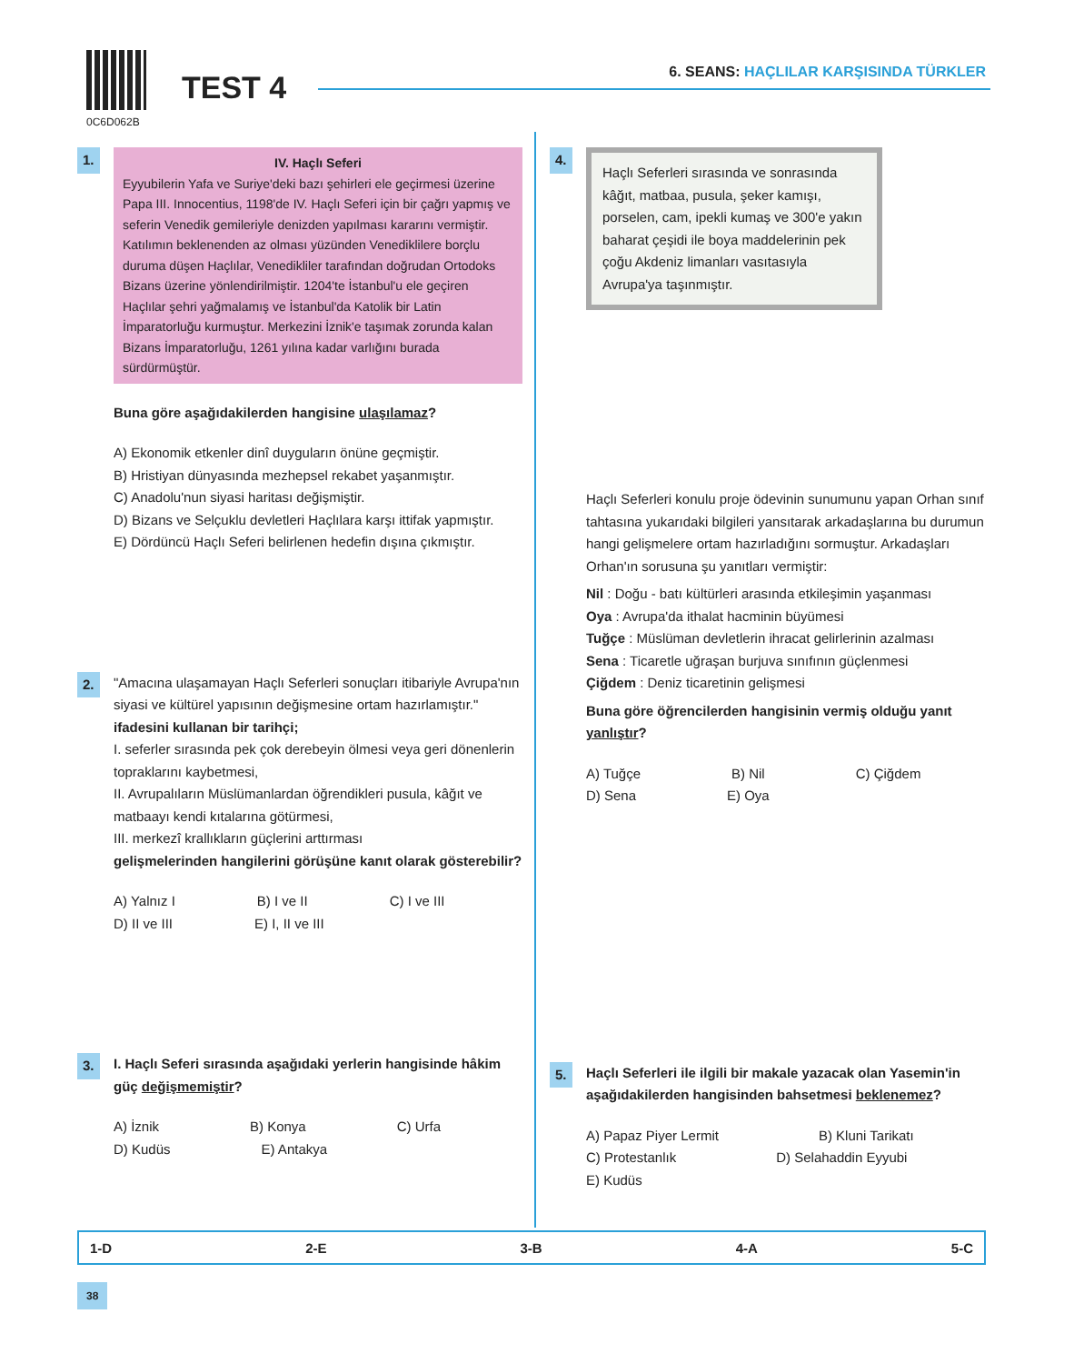0C6D062B
TEST 4
6. SEANS: HAÇLILAR KARŞISINDA TÜRKLER
1.
IV. Haçlı Seferi
Eyyubilerin Yafa ve Suriye'deki bazı şehirleri ele geçirmesi üzerine Papa III. Innocentius, 1198'de IV. Haçlı Seferi için bir çağrı yapmış ve seferin Venedik gemileriyle denizden yapılması kararını vermiştir. Katılımın beklenenden az olması yüzünden Venediklilere borçlu duruma düşen Haçlılar, Venedikliler tarafından doğrudan Ortodoks Bizans üzerine yönlendirilmiştir. 1204'te İstanbul'u ele geçiren Haçlılar şehri yağmalamış ve İstanbul'da Katolik bir Latin İmparatorluğu kurmuştur. Merkezini İznik'e taşımak zorunda kalan Bizans İmparatorluğu, 1261 yılına kadar varlığını burada sürdürmüştür.
Buna göre aşağıdakilerden hangisine ulaşılamaz?
A) Ekonomik etkenler dinî duyguların önüne geçmiştir.
B) Hristiyan dünyasında mezhepsel rekabet yaşanmıştır.
C) Anadolu'nun siyasi haritası değişmiştir.
D) Bizans ve Selçuklu devletleri Haçlılara karşı ittifak yapmıştır.
E) Dördüncü Haçlı Seferi belirlenen hedefin dışına çıkmıştır.
2. "Amacına ulaşamayan Haçlı Seferleri sonuçları itibariyle Avrupa'nın siyasi ve kültürel yapısının değişmesine ortam hazırlamıştır." ifadesini kullanan bir tarihçi;
I. seferler sırasında pek çok derebeyin ölmesi veya geri dönenlerin topraklarını kaybetmesi,
II. Avrupalıların Müslümanlardan öğrendikleri pusula, kâğıt ve matbaayı kendi kıtalarına götürmesi,
III. merkezî krallıkların güçlerini arttırması
gelişmelerinden hangilerini görüşüne kanıt olarak gösterebilir?
A) Yalnız I B) I ve II C) I ve III D) II ve III E) I, II ve III
3. I. Haçlı Seferi sırasında aşağıdaki yerlerin hangisinde hâkim güç değişmemiştir?
A) İznik B) Konya C) Urfa D) Kudüs E) Antakya
4.
Haçlı Seferleri sırasında ve sonrasında kâğıt, matbaa, pusula, şeker kamışı, porselen, cam, ipekli kumaş ve 300'e yakın baharat çeşidi ile boya maddelerinin pek çoğu Akdeniz limanları vasıtasıyla Avrupa'ya taşınmıştır.
Haçlı Seferleri konulu proje ödevinin sunumunu yapan Orhan sınıf tahtasına yukarıdaki bilgileri yansıtarak arkadaşlarına bu durumun hangi gelişmelere ortam hazırladığını sormuştur. Arkadaşları Orhan'ın sorusuna şu yanıtları vermiştir:
Nil : Doğu - batı kültürleri arasında etkileşimin yaşanması
Oya : Avrupa'da ithalat hacminin büyümesi
Tuğçe : Müslüman devletlerin ihracat gelirlerinin azalması
Sena : Ticaretle uğraşan burjuva sınıfının güçlenmesi
Çiğdem : Deniz ticaretinin gelişmesi
Buna göre öğrencilerden hangisinin vermiş olduğu yanıt yanlıştır?
A) Tuğçe B) Nil C) Çiğdem D) Sena E) Oya
5. Haçlı Seferleri ile ilgili bir makale yazacak olan Yasemin'in aşağıdakilerden hangisinden bahsetmesi beklenemez?
A) Papaz Piyer Lermit B) Kluni Tarikatı C) Protestanlık D) Selahaddin Eyyubi E) Kudüs
1-D 2-E 3-B 4-A 5-C
38